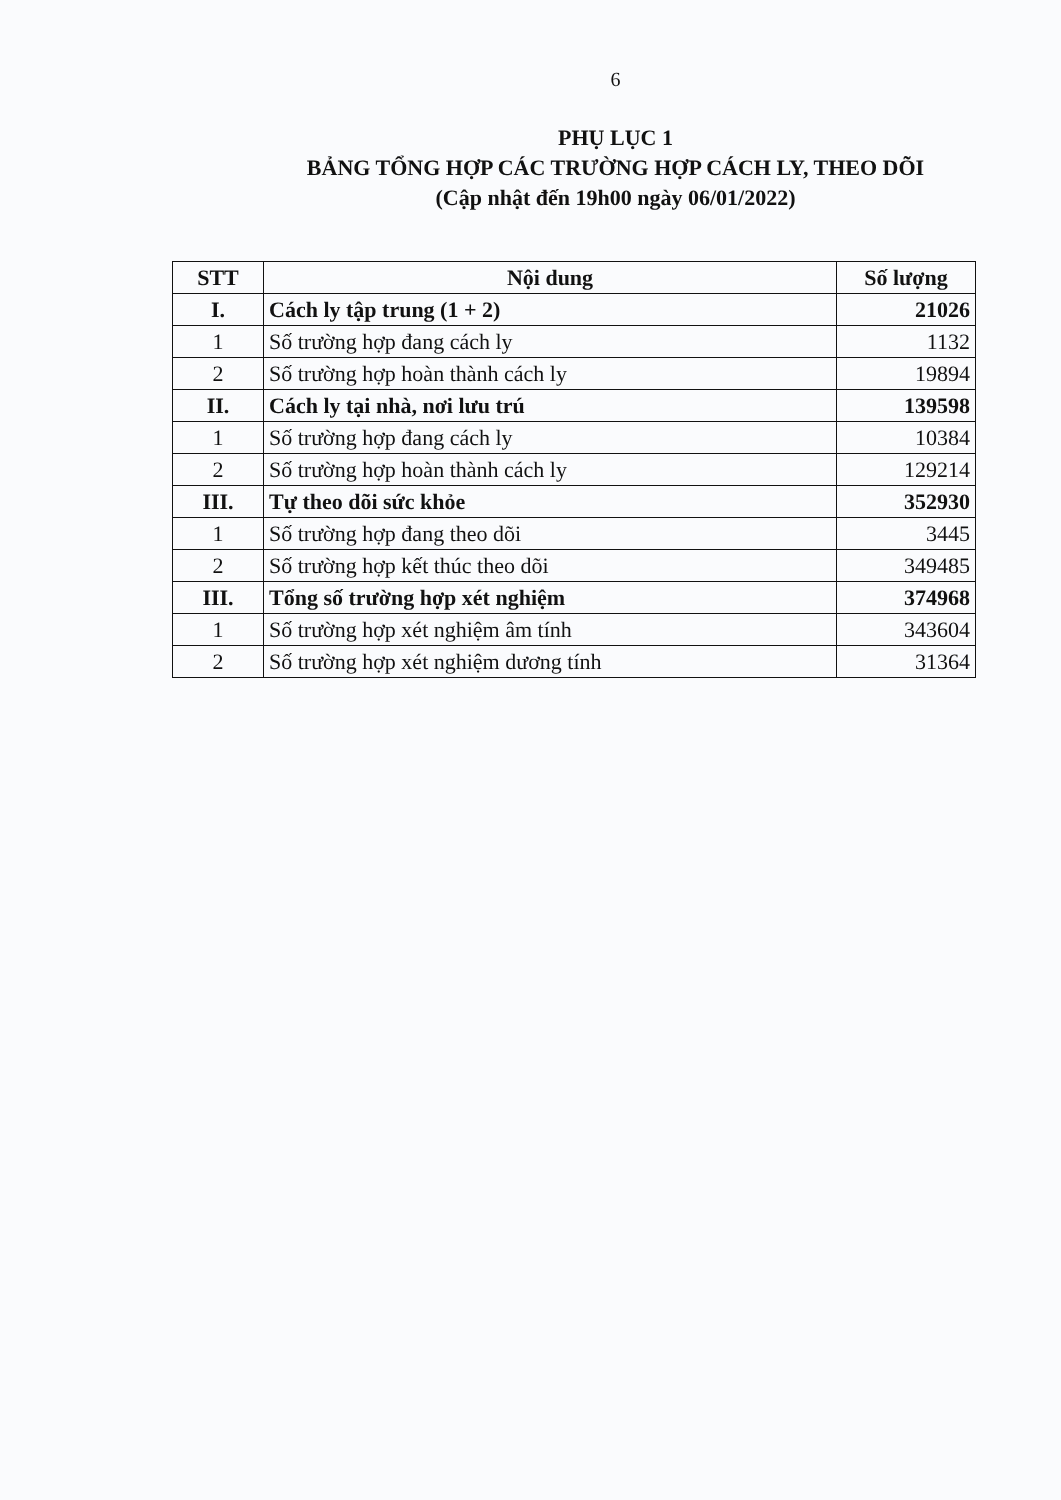6
PHỤ LỤC 1
BẢNG TỔNG HỢP CÁC TRƯỜNG HỢP CÁCH LY, THEO DÕI
(Cập nhật đến 19h00 ngày 06/01/2022)
| STT | Nội dung | Số lượng |
| --- | --- | --- |
| I. | Cách ly tập trung (1 + 2) | 21026 |
| 1 | Số trường hợp đang cách ly | 1132 |
| 2 | Số trường hợp hoàn thành cách ly | 19894 |
| II. | Cách ly tại nhà, nơi lưu trú | 139598 |
| 1 | Số trường hợp đang cách ly | 10384 |
| 2 | Số trường hợp hoàn thành cách ly | 129214 |
| III. | Tự theo dõi sức khỏe | 352930 |
| 1 | Số trường hợp đang theo dõi | 3445 |
| 2 | Số trường hợp kết thúc theo dõi | 349485 |
| III. | Tổng số trường hợp xét nghiệm | 374968 |
| 1 | Số trường hợp xét nghiệm âm tính | 343604 |
| 2 | Số trường hợp xét nghiệm dương tính | 31364 |